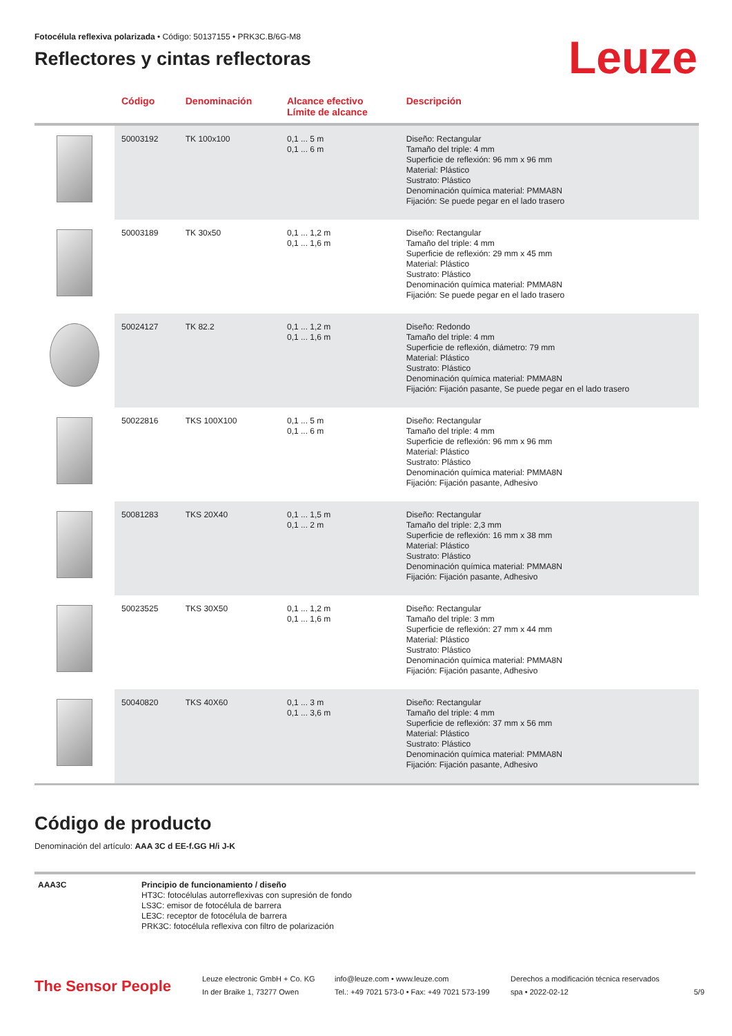Fotocélula reflexiva polarizada • Código: 50137155 • PRK3C.B/6G-M8
Reflectores y cintas reflectoras
Leuze
| | Código | Denominación | Alcance efectivo Límite de alcance | Descripción |
| --- | --- | --- | --- | --- |
| | 50003192 | TK 100x100 | 0,1 ... 5 m 0,1 ... 6 m | Diseño: Rectangular Tamaño del triple: 4 mm Superficie de reflexión: 96 mm x 96 mm Material: Plástico Sustrato: Plástico Denominación química material: PMMA8N Fijación: Se puede pegar en el lado trasero |
| | 50003189 | TK 30x50 | 0,1 ... 1,2 m 0,1 ... 1,6 m | Diseño: Rectangular Tamaño del triple: 4 mm Superficie de reflexión: 29 mm x 45 mm Material: Plástico Sustrato: Plástico Denominación química material: PMMA8N Fijación: Se puede pegar en el lado trasero |
| | 50024127 | TK 82.2 | 0,1 ... 1,2 m 0,1 ... 1,6 m | Diseño: Redondo Tamaño del triple: 4 mm Superficie de reflexión, diámetro: 79 mm Material: Plástico Sustrato: Plástico Denominación química material: PMMA8N Fijación: Fijación pasante, Se puede pegar en el lado trasero |
| | 50022816 | TKS 100X100 | 0,1 ... 5 m 0,1 ... 6 m | Diseño: Rectangular Tamaño del triple: 4 mm Superficie de reflexión: 96 mm x 96 mm Material: Plástico Sustrato: Plástico Denominación química material: PMMA8N Fijación: Fijación pasante, Adhesivo |
| | 50081283 | TKS 20X40 | 0,1 ... 1,5 m 0,1 ... 2 m | Diseño: Rectangular Tamaño del triple: 2,3 mm Superficie de reflexión: 16 mm x 38 mm Material: Plástico Sustrato: Plástico Denominación química material: PMMA8N Fijación: Fijación pasante, Adhesivo |
| | 50023525 | TKS 30X50 | 0,1 ... 1,2 m 0,1 ... 1,6 m | Diseño: Rectangular Tamaño del triple: 3 mm Superficie de reflexión: 27 mm x 44 mm Material: Plástico Sustrato: Plástico Denominación química material: PMMA8N Fijación: Fijación pasante, Adhesivo |
| | 50040820 | TKS 40X60 | 0,1 ... 3 m 0,1 ... 3,6 m | Diseño: Rectangular Tamaño del triple: 4 mm Superficie de reflexión: 37 mm x 56 mm Material: Plástico Sustrato: Plástico Denominación química material: PMMA8N Fijación: Fijación pasante, Adhesivo |
Código de producto
Denominación del artículo: AAA 3C d EE-f.GG H/i J-K
| AAA3C | Principio de funcionamiento / diseño HT3C: fotocélulas autorreflexivas con supresión de fondo LS3C: emisor de fotocélula de barrera LE3C: receptor de fotocélula de barrera PRK3C: fotocélula reflexiva con filtro de polarización |
The Sensor People
Leuze electronic GmbH + Co. KG
In der Braike 1, 73277 Owen
info@leuze.com • www.leuze.com
Tel.: +49 7021 573-0 • Fax: +49 7021 573-199
Derechos a modificación técnica reservados
spa • 2022-02-12
5/9